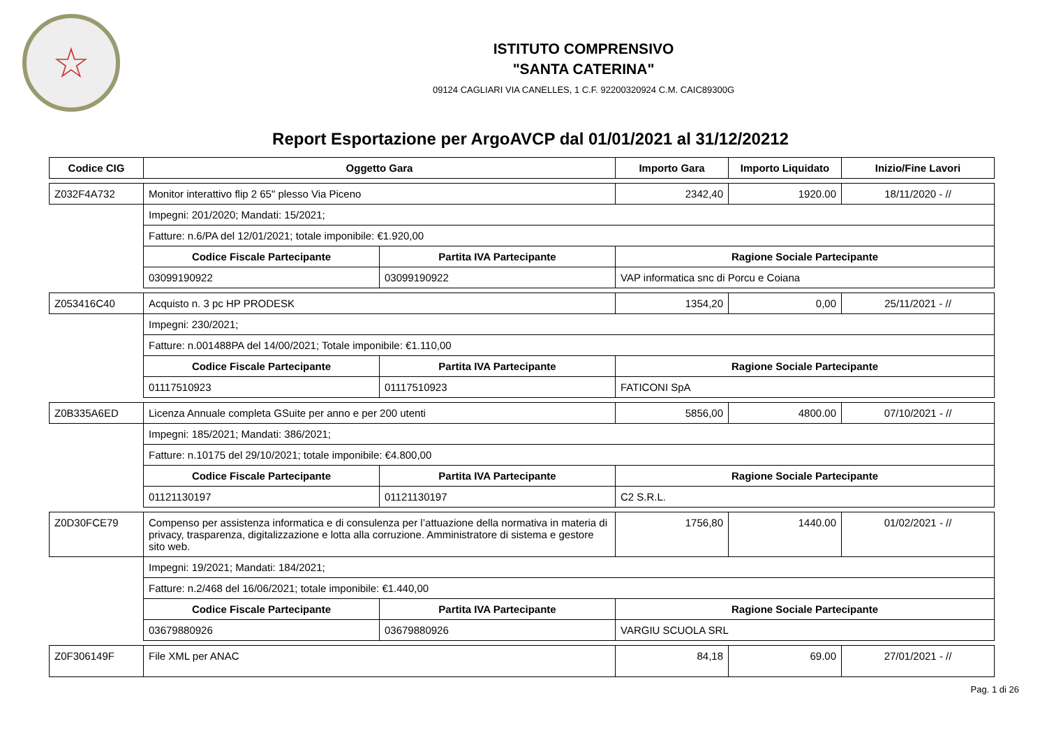☆
ISTITUTO COMPRENSIVO
"SANTA CATERINA"
09124 CAGLIARI VIA CANELLES, 1 C.F. 92200320924 C.M. CAIC89300G
Report Esportazione per ArgoAVCP dal 01/01/2021 al 31/12/20212
| Codice CIG | Oggetto Gara | | Importo Gara | Importo Liquidato | Inizio/Fine Lavori |
| --- | --- | --- | --- | --- | --- |
| Z032F4A732 | Monitor interattivo flip 2 65" plesso Via Piceno | | 2342,40 | 1920.00 | 18/11/2020 - // |
| | Impegni: 201/2020; Mandati: 15/2021; | | | | |
| | Fatture: n.6/PA del 12/01/2021; totale imponibile: €1.920,00 | | | | |
| | Codice Fiscale Partecipante | Partita IVA Partecipante | Ragione Sociale Partecipante | | |
| | 03099190922 | 03099190922 | VAP informatica snc di Porcu e Coiana | | |
| Z053416C40 | Acquisto n. 3 pc HP PRODESK | | 1354,20 | 0,00 | 25/11/2021 - // |
| | Impegni: 230/2021; | | | | |
| | Fatture: n.001488PA del 14/00/2021; Totale imponibile: €1.110,00 | | | | |
| | Codice Fiscale Partecipante | Partita IVA Partecipante | Ragione Sociale Partecipante | | |
| | 01117510923 | 01117510923 | FATICONI SpA | | |
| Z0B335A6ED | Licenza Annuale completa GSuite per anno e per 200 utenti | | 5856,00 | 4800.00 | 07/10/2021 - // |
| | Impegni: 185/2021; Mandati: 386/2021; | | | | |
| | Fatture: n.10175 del 29/10/2021; totale imponibile: €4.800,00 | | | | |
| | Codice Fiscale Partecipante | Partita IVA Partecipante | Ragione Sociale Partecipante | | |
| | 01121130197 | 01121130197 | C2 S.R.L. | | |
| Z0D30FCE79 | Compenso per assistenza informatica e di consulenza per l’attuazione della normativa in materia di privacy, trasparenza, digitalizzazione e lotta alla corruzione. Amministratore di sistema e gestore sito web. | | 1756,80 | 1440.00 | 01/02/2021 - // |
| | Impegni: 19/2021; Mandati: 184/2021; | | | | |
| | Fatture: n.2/468 del 16/06/2021; totale imponibile: €1.440,00 | | | | |
| | Codice Fiscale Partecipante | Partita IVA Partecipante | Ragione Sociale Partecipante | | |
| | 03679880926 | 03679880926 | VARGIU SCUOLA SRL | | |
| Z0F306149F | File XML per ANAC | | 84,18 | 69.00 | 27/01/2021 - // |
Pag. 1 di 26